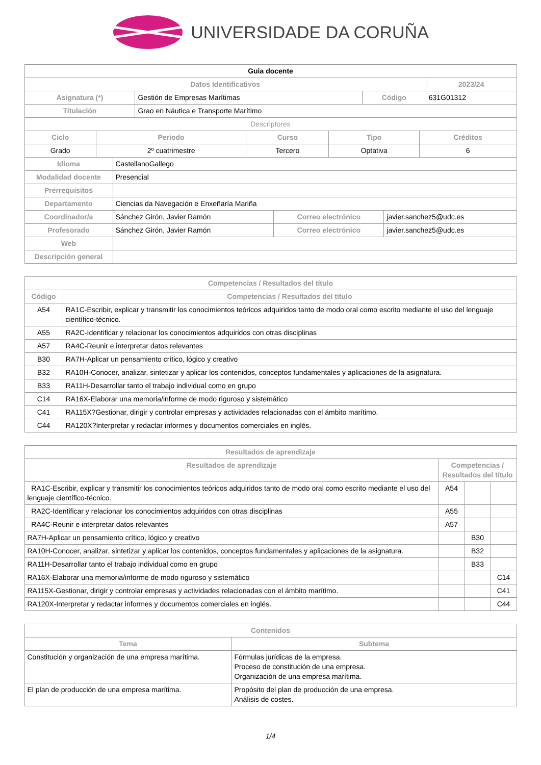UNIVERSIDADE DA CORUÑA
| Guia docente | | | |
| Datos Identificativos | | | 2023/24 |
| Asignatura (*) | Gestión de Empresas Marítimas | Código | 631G01312 |
| Titulación | Grao en Náutica e Transporte Marítimo | | |
| Descriptores | | | |
| Ciclo | Periodo | Curso | Tipo | Créditos |
| --- | --- | --- | --- | --- |
| Grado | 2º cuatrimestre | Tercero | Optativa | 6 |
| Idioma | CastellanoGallego | | |
| Modalidad docente | Presencial | | |
| Prerrequisitos | | | |
| Departamento | Ciencias da Navegación e Enxeñaría Mariña | | |
| Coordinador/a | Sánchez Girón, Javier Ramón | Correo electrónico | javier.sanchez5@udc.es |
| Profesorado | Sánchez Girón, Javier Ramón | Correo electrónico | javier.sanchez5@udc.es |
| Web | | | |
| Descripción general | | | |
| Competencias / Resultados del título | |
| --- | --- |
| Código | Competencias / Resultados del título |
| A54 | RA1C-Escribir, explicar y transmitir los conocimientos teóricos adquiridos tanto de modo oral como escrito mediante el uso del lenguaje científico-técnico. |
| A55 | RA2C-Identificar y relacionar los conocimientos adquiridos con otras disciplinas |
| A57 | RA4C-Reunir e interpretar datos relevantes |
| B30 | RA7H-Aplicar un pensamiento crítico, lógico y creativo |
| B32 | RA10H-Conocer, analizar, sintetizar y aplicar los contenidos, conceptos fundamentales y aplicaciones de la asignatura. |
| B33 | RA11H-Desarrollar tanto el trabajo individual como en grupo |
| C14 | RA16X-Elaborar una memoria/informe de modo riguroso y sistemático |
| C41 | RA115X?Gestionar, dirigir y controlar empresas y actividades relacionadas con el ámbito marítimo. |
| C44 | RA120X?Interpretar y redactar informes y documentos comerciales en inglés. |
| Resultados de aprendizaje | | | |
| --- | --- | --- | --- |
| Resultados de aprendizaje | Competencias / Resultados del título | | |
| RA1C-Escribir, explicar y transmitir los conocimientos teóricos adquiridos tanto de modo oral como escrito mediante el uso del lenguaje científico-técnico. | A54 | | |
| RA2C-Identificar y relacionar los conocimientos adquiridos con otras disciplinas | A55 | | |
| RA4C-Reunir e interpretar datos relevantes | A57 | | |
| RA7H-Aplicar un pensamiento crítico, lógico y creativo | | B30 | |
| RA10H-Conocer, analizar, sintetizar y aplicar los contenidos, conceptos fundamentales y aplicaciones de la asignatura. | | B32 | |
| RA11H-Desarrollar tanto el trabajo individual como en grupo | | B33 | |
| RA16X-Elaborar una memoria/informe de modo riguroso y sistemático | | | C14 |
| RA115X-Gestionar, dirigir y controlar empresas y actividades relacionadas con el ámbito marítimo. | | | C41 |
| RA120X-Interpretar y redactar informes y documentos comerciales en inglés. | | | C44 |
| Contenidos | |
| --- | --- |
| Tema | Subtema |
| Constitución y organización de una empresa marítima. | Fórmulas jurídicas de la empresa. Proceso de constitución de una empresa. Organización de una empresa marítima. |
| El plan de producción de una empresa marítima. | Propósito del plan de producción de una empresa. Análisis de costes. |
1/4